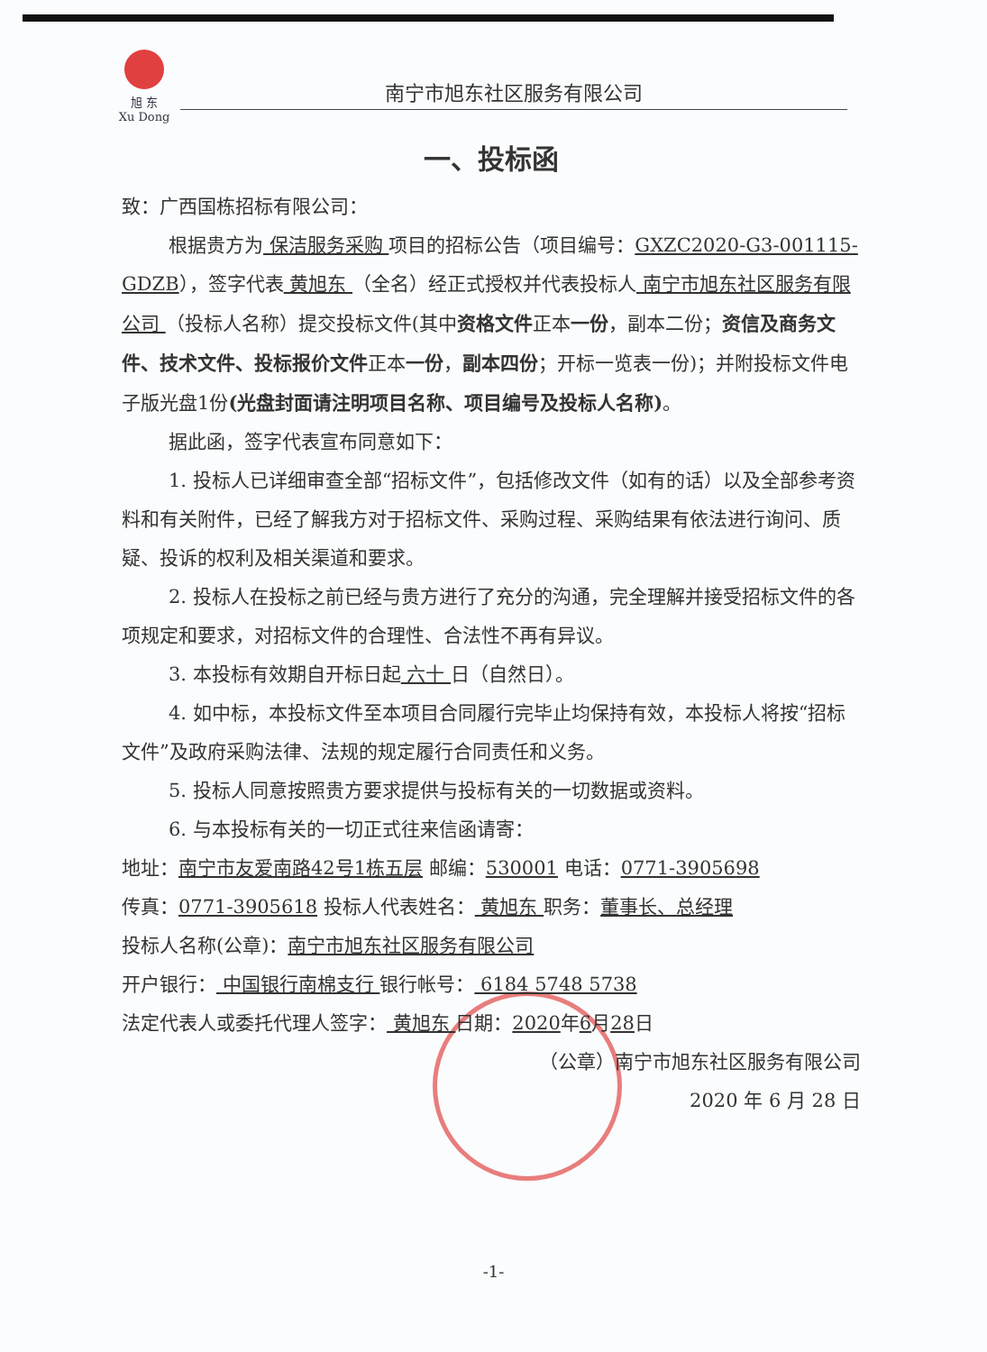旭 东
Xu Dong
南宁市旭东社区服务有限公司
一、投标函
致：广西国栋招标有限公司：
根据贵方为 保洁服务采购 项目的招标公告（项目编号：GXZC2020-G3-001115-GDZB），签字代表 黄旭东 （全名）经正式授权并代表投标人 南宁市旭东社区服务有限公司 （投标人名称）提交投标文件(其中资格文件正本一份，副本二份；资信及商务文件、技术文件、投标报价文件正本一份，副本四份；开标一览表一份)；并附投标文件电子版光盘1份(光盘封面请注明项目名称、项目编号及投标人名称)。
据此函，签字代表宣布同意如下：
1. 投标人已详细审查全部“招标文件”，包括修改文件（如有的话）以及全部参考资料和有关附件，已经了解我方对于招标文件、采购过程、采购结果有依法进行询问、质疑、投诉的权利及相关渠道和要求。
2. 投标人在投标之前已经与贵方进行了充分的沟通，完全理解并接受招标文件的各项规定和要求，对招标文件的合理性、合法性不再有异议。
3. 本投标有效期自开标日起 六十 日（自然日）。
4. 如中标，本投标文件至本项目合同履行完毕止均保持有效，本投标人将按“招标文件”及政府采购法律、法规的规定履行合同责任和义务。
5. 投标人同意按照贵方要求提供与投标有关的一切数据或资料。
6. 与本投标有关的一切正式往来信函请寄：
地址：南宁市友爱南路42号1栋五层 邮编：530001 电话：0771-3905698
传真：0771-3905618 投标人代表姓名： 黄旭东 职务：董事长、总经理
投标人名称(公章)：南宁市旭东社区服务有限公司
开户银行： 中国银行南棉支行 银行帐号： 6184 5748 5738
法定代表人或委托代理人签字： 黄旭东 日期：2020年6月28日
（公章）南宁市旭东社区服务有限公司
2020 年 6 月 28 日
-1-